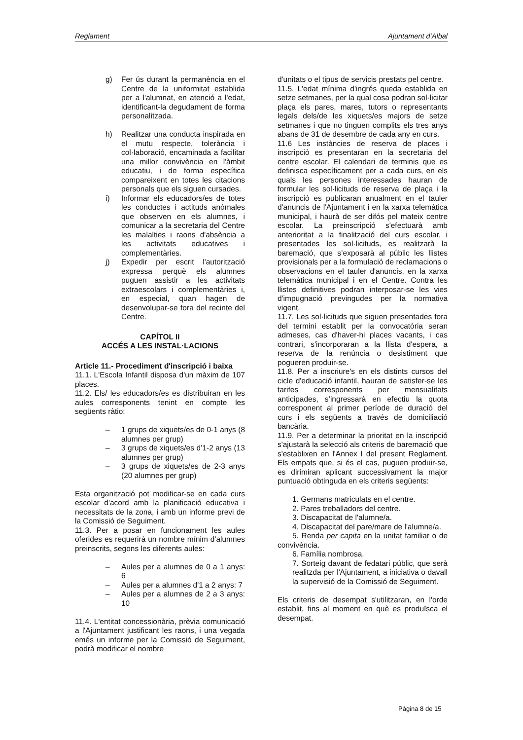Reglament Ajuntament d’Albal
g) Fer ús durant la permanència en el Centre de la uniformitat establida per a l'alumnat, en atenció a l'edat, identificant-la degudament de forma personalitzada.
h) Realitzar una conducta inspirada en el mutu respecte, tolerància i col·laboració, encaminada a facilitar una millor convivència en l'àmbit educatiu, i de forma específica compareixent en totes les citacions personals que els siguen cursades.
i) Informar els educadors/es de totes les conductes i actituds anòmales que observen en els alumnes, i comunicar a la secretaria del Centre les malalties i raons d'absència a les activitats educatives i complementàries.
j) Expedir per escrit l'autorització expressa perquè els alumnes puguen assistir a les activitats extraescolars i complementàries i, en especial, quan hagen de desenvolupar-se fora del recinte del Centre.
CAPÍTOL II
ACCÉS A LES INSTAL·LACIONS
Article 11.- Procediment d'inscripció i baixa
11.1. L'Escola Infantil disposa d'un màxim de 107 places.
11.2. Els/ les educadors/es es distribuiran en les aules corresponents tenint en compte les següents ràtio:
– 1 grups de xiquets/es de 0-1 anys (8 alumnes per grup)
– 3 grups de xiquets/es d’1-2 anys (13 alumnes per grup)
– 3 grups de xiquets/es de 2-3 anys (20 alumnes per grup)
Esta organització pot modificar-se en cada curs escolar d'acord amb la planificació educativa i necessitats de la zona, i amb un informe previ de la Comissió de Seguiment.
11.3. Per a posar en funcionament les aules oferides es requerirà un nombre mínim d'alumnes preinscrits, segons les diferents aules:
– Aules per a alumnes de 0 a 1 anys: 6
– Aules per a alumnes d'1 a 2 anys: 7
– Aules per a alumnes de 2 a 3 anys: 10
11.4. L'entitat concessionària, prèvia comunicació a l'Ajuntament justificant les raons, i una vegada emés un informe per la Comissió de Seguiment, podrà modificar el nombre
d'unitats o el tipus de servicis prestats pel centre.
11.5. L'edat mínima d'ingrés queda establida en setze setmanes, per la qual cosa podran sol·licitar plaça els pares, mares, tutors o representants legals dels/de les xiquets/es majors de setze setmanes i que no tinguen complits els tres anys abans de 31 de desembre de cada any en curs.
11.6 Les instàncies de reserva de places i inscripció es presentaran en la secretaria del centre escolar. El calendari de terminis que es definisca específicament per a cada curs, en els quals les persones interessades hauran de formular les sol·licituds de reserva de plaça i la inscripció es publicaran anualment en el tauler d'anuncis de l'Ajuntament i en la xarxa telemàtica municipal, i haurà de ser difós pel mateix centre escolar. La preinscripció s'efectuarà amb anterioritat a la finalització del curs escolar, i presentades les sol·licituds, es realitzarà la baremació, que s’exposarà al públic les llistes provisionals per a la formulació de reclamacions o observacions en el tauler d'anuncis, en la xarxa telemàtica municipal i en el Centre. Contra les llistes definitives podran interposar-se les vies d'impugnació previngudes per la normativa vigent.
11.7. Les sol·licituds que siguen presentades fora del termini establit per la convocatòria seran admeses, cas d'haver-hi places vacants, i cas contrari, s'incorporaran a la llista d'espera, a reserva de la renúncia o desistiment que pogueren produir-se.
11.8. Per a inscriure's en els distints cursos del cicle d'educació infantil, hauran de satisfer-se les tarifes corresponents per mensualitats anticipades, s’ingressarà en efectiu la quota corresponent al primer període de duració del curs i els següents a través de domiciliació bancària.
11.9. Per a determinar la prioritat en la inscripció s'ajustarà la selecció als criteris de baremació que s'establixen en l'Annex I del present Reglament. Els empats que, si és el cas, puguen produir-se, es dirimiran aplicant successivament la major puntuació obtinguda en els criteris següents:
1. Germans matriculats en el centre.
2. Pares treballadors del centre.
3. Discapacitat de l'alumne/a.
4. Discapacitat del pare/mare de l'alumne/a.
5. Renda per capita en la unitat familiar o de convivència.
6. Família nombrosa.
7. Sorteig davant de fedatari públic, que serà realitzda per l'Ajuntament, a iniciativa o davall la supervisió de la Comissió de Seguiment.
Els criteris de desempat s'utilitzaran, en l'orde establit, fins al moment en què es produïsca el desempat.
Pàgina 8 de 15